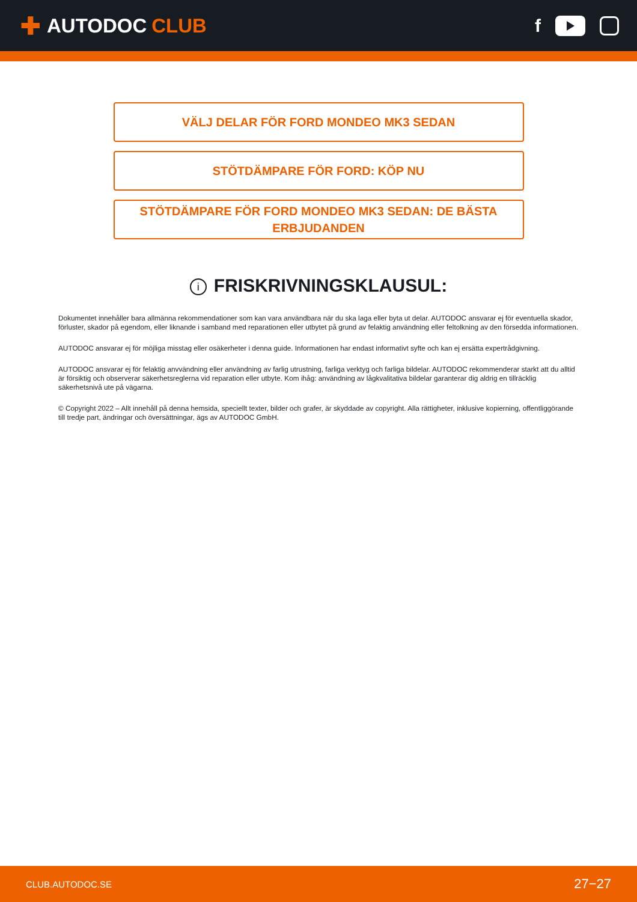✚ AUTODOC CLUB f
VÄLJ DELAR FÖR FORD MONDEO MK3 SEDAN
STÖTDÄMPARE FÖR FORD: KÖP NU
STÖTDÄMPARE FÖR FORD MONDEO MK3 SEDAN: DE BÄSTA ERBJUDANDEN
i FRISKRIVNINGSKLAUSUL:
Dokumentet innehåller bara allmänna rekommendationer som kan vara användbara när du ska laga eller byta ut delar. AUTODOC ansvarar ej för eventuella skador, förluster, skador på egendom, eller liknande i samband med reparationen eller utbytet på grund av felaktig användning eller feltolkning av den försedda informationen.
AUTODOC ansvarar ej för möjliga misstag eller osäkerheter i denna guide. Informationen har endast informativt syfte och kan ej ersätta expertrådgivning.
AUTODOC ansvarar ej för felaktig anvvändning eller användning av farlig utrustning, farliga verktyg och farliga bildelar. AUTODOC rekommenderar starkt att du alltid är försiktig och observerar säkerhetsreglerna vid reparation eller utbyte. Kom ihåg: användning av lågkvalitativa bildelar garanterar dig aldrig en tillräcklig säkerhetsnivå ute på vägarna.
© Copyright 2022 – Allt innehåll på denna hemsida, speciellt texter, bilder och grafer, är skyddade av copyright. Alla rättigheter, inklusive kopierning, offentliggörande till tredje part, ändringar och översättningar, ägs av AUTODOC GmbH.
CLUB.AUTODOC.SE 27−27